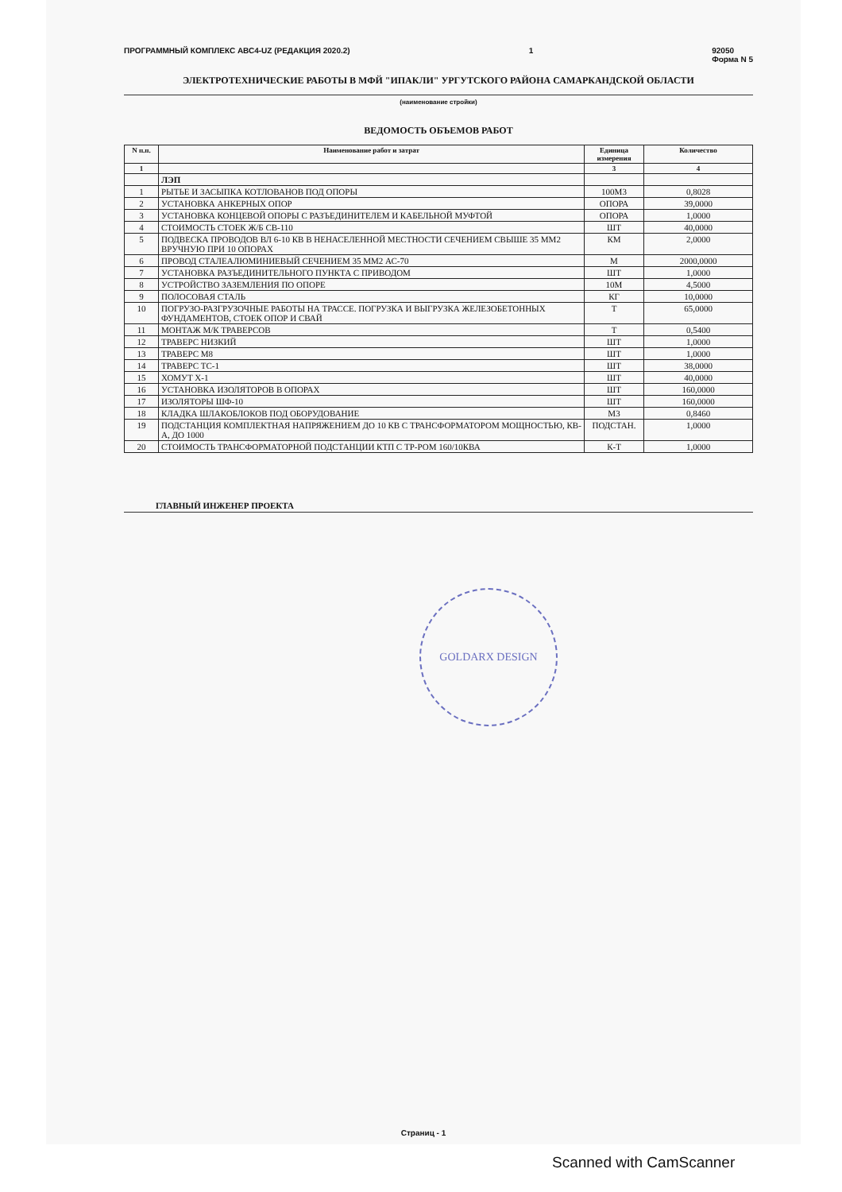ПРОГРАММНЫЙ КОМПЛЕКС АВС4-UZ (РЕДАКЦИЯ 2020.2) 1 92050
Форма N 5
ЭЛЕКТРОТЕХНИЧЕСКИЕ РАБОТЫ В МФЙ "ИПАКЛИ" УРГУТСКОГО РАЙОНА САМАРКАНДСКОЙ ОБЛАСТИ
(наименование стройки)
ВЕДОМОСТЬ ОБЪЕМОВ РАБОТ
| N п.п. | Наименование работ и затрат | Единица измерения | Количество |
| --- | --- | --- | --- |
| 1 | | 3 | 4 |
| | ЛЭП | | |
| 1 | РЫТЬЕ И ЗАСЫПКА КОТЛОВАНОВ ПОД ОПОРЫ | 100М3 | 0,8028 |
| 2 | УСТАНОВКА АНКЕРНЫХ ОПОР | ОПОРА | 39,0000 |
| 3 | УСТАНОВКА КОНЦЕВОЙ ОПОРЫ С РАЗЪЕДИНИТЕЛЕМ И КАБЕЛЬНОЙ МУФТОЙ | ОПОРА | 1,0000 |
| 4 | СТОИМОСТЬ СТОЕК Ж/Б СВ-110 | ШТ | 40,0000 |
| 5 | ПОДВЕСКА ПРОВОДОВ ВЛ 6-10 КВ В НЕНАСЕЛЕННОЙ МЕСТНОСТИ СЕЧЕНИЕМ СВЫШЕ 35 ММ2 ВРУЧНУЮ ПРИ 10 ОПОРАХ | КМ | 2,0000 |
| 6 | ПРОВОД СТАЛЕАЛЮМИНИЕВЫЙ СЕЧЕНИЕМ 35 ММ2 АС-70 | М | 2000,0000 |
| 7 | УСТАНОВКА РАЗЪЕДИНИТЕЛЬНОГО ПУНКТА С ПРИВОДОМ | ШТ | 1,0000 |
| 8 | УСТРОЙСТВО ЗАЗЕМЛЕНИЯ ПО ОПОРЕ | 10М | 4,5000 |
| 9 | ПОЛОСОВАЯ СТАЛЬ | КГ | 10,0000 |
| 10 | ПОГРУЗО-РАЗГРУЗОЧНЫЕ РАБОТЫ НА ТРАССЕ. ПОГРУЗКА И ВЫГРУЗКА ЖЕЛЕЗОБЕТОННЫХ ФУНДАМЕНТОВ, СТОЕК ОПОР И СВАЙ | Т | 65,0000 |
| 11 | МОНТАЖ М/К ТРАВЕРСОВ | Т | 0,5400 |
| 12 | ТРАВЕРС НИЗКИЙ | ШТ | 1,0000 |
| 13 | ТРАВЕРС М8 | ШТ | 1,0000 |
| 14 | ТРАВЕРС ТС-1 | ШТ | 38,0000 |
| 15 | ХОМУТ Х-1 | ШТ | 40,0000 |
| 16 | УСТАНОВКА ИЗОЛЯТОРОВ В ОПОРАХ | ШТ | 160,0000 |
| 17 | ИЗОЛЯТОРЫ ШФ-10 | ШТ | 160,0000 |
| 18 | КЛАДКА ШЛАКОБЛОКОВ ПОД ОБОРУДОВАНИЕ | М3 | 0,8460 |
| 19 | ПОДСТАНЦИЯ КОМПЛЕКТНАЯ НАПРЯЖЕНИЕМ ДО 10 КВ С ТРАНСФОРМАТОРОМ МОЩНОСТЬЮ, КВ-А, ДО 1000 | ПОДСТАН. | 1,0000 |
| 20 | СТОИМОСТЬ ТРАНСФОРМАТОРНОЙ ПОДСТАНЦИИ КТП С ТР-РОМ 160/10КВА | К-Т | 1,0000 |
ГЛАВНЫЙ ИНЖЕНЕР ПРОЕКТА
GOLDARX DESIGN
Страниц - 1
Scanned with CamScanner